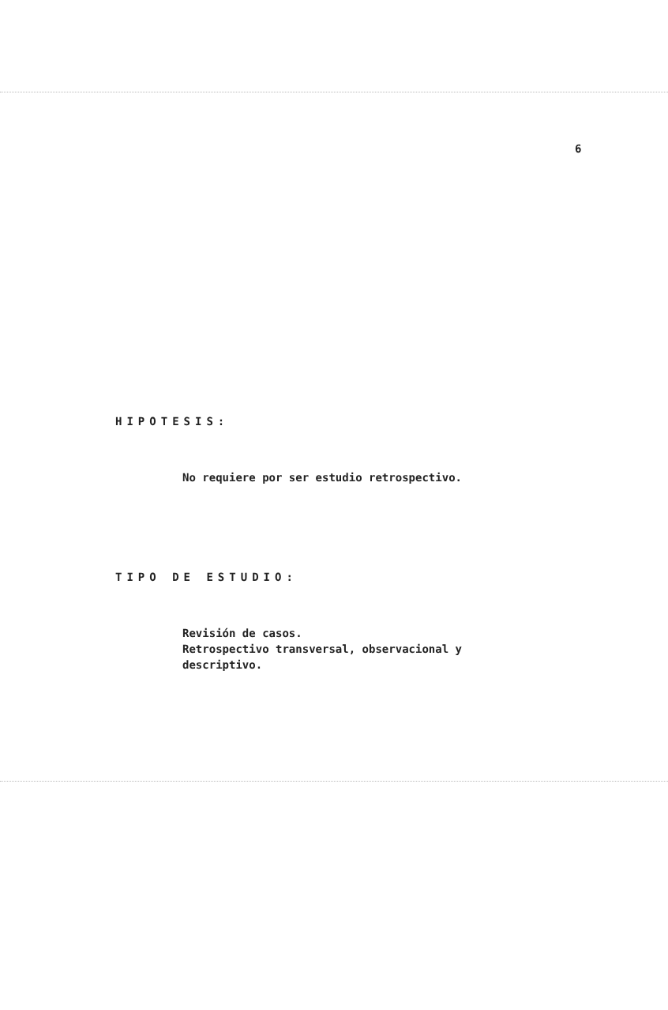6
HIPOTESIS:
No requiere por ser estudio retrospectivo.
TIPO DE ESTUDIO:
Revisión de casos.
Retrospectivo transversal, observacional y
descriptivo.